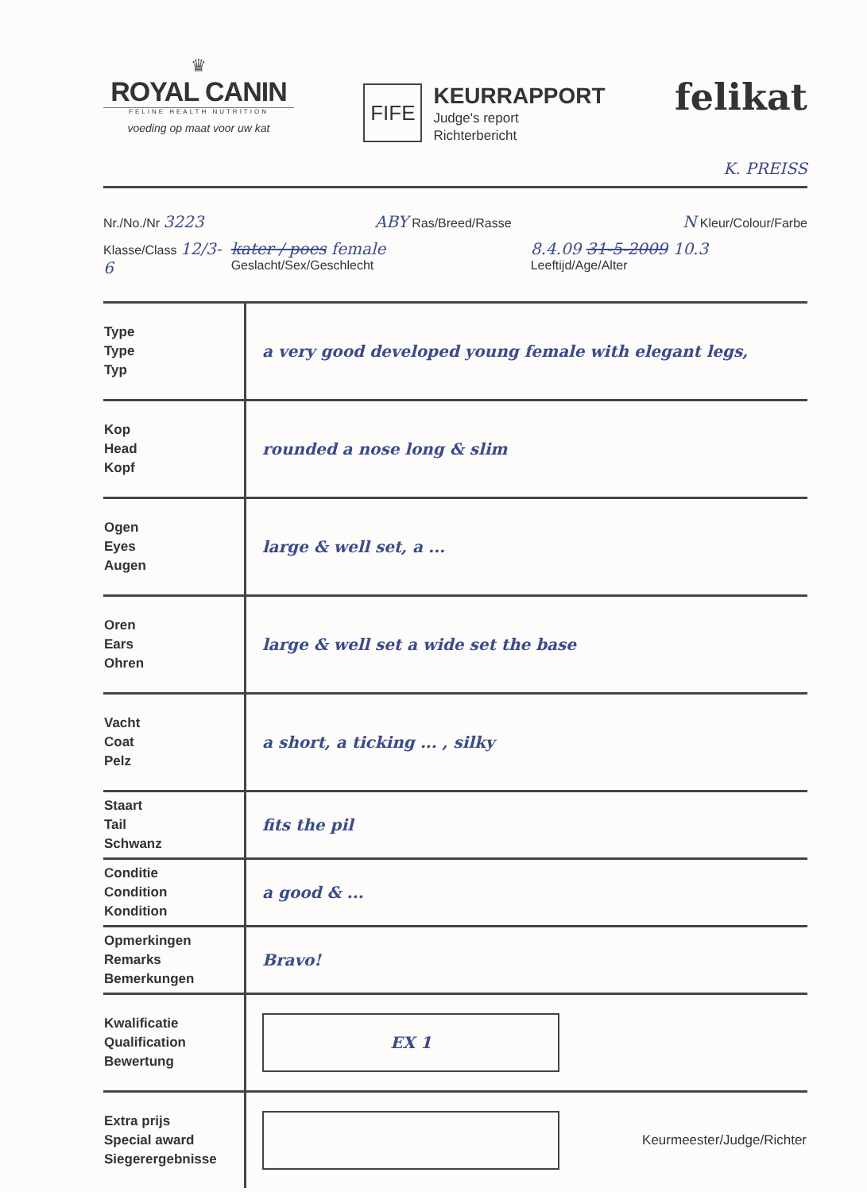♛
ROYAL CANIN
FELINE HEALTH NUTRITION
voeding op maat voor uw kat
FIFE
KEURRAPPORT
Judge's report
Richterbericht
felikat
K. PREISS
Nr./No./Nr 3223 ABY Ras/Breed/Rasse N Kleur/Colour/Farbe
Klasse/Class 12/3-6 kater / poes female Geslacht/Sex/Geschlecht 8.4.09 31-5-2009 10.3 Leeftijd/Age/Alter
| Type Type Typ | a very good developed young female with elegant legs, |
| Kop Head Kopf | rounded a nose long & slim |
| Ogen Eyes Augen | large & well set, a ... |
| Oren Ears Ohren | large & well set a wide set the base |
| Vacht Coat Pelz | a short, a ticking ... , silky |
| Staart Tail Schwanz | fits the pil |
| Conditie Condition Kondition | a good & ... |
| Opmerkingen Remarks Bemerkungen | Bravo! |
| Kwalificatie Qualification Bewertung | EX 1 |
| Extra prijs Special award Siegerergebnisse | Keurmeester/Judge/Richter |